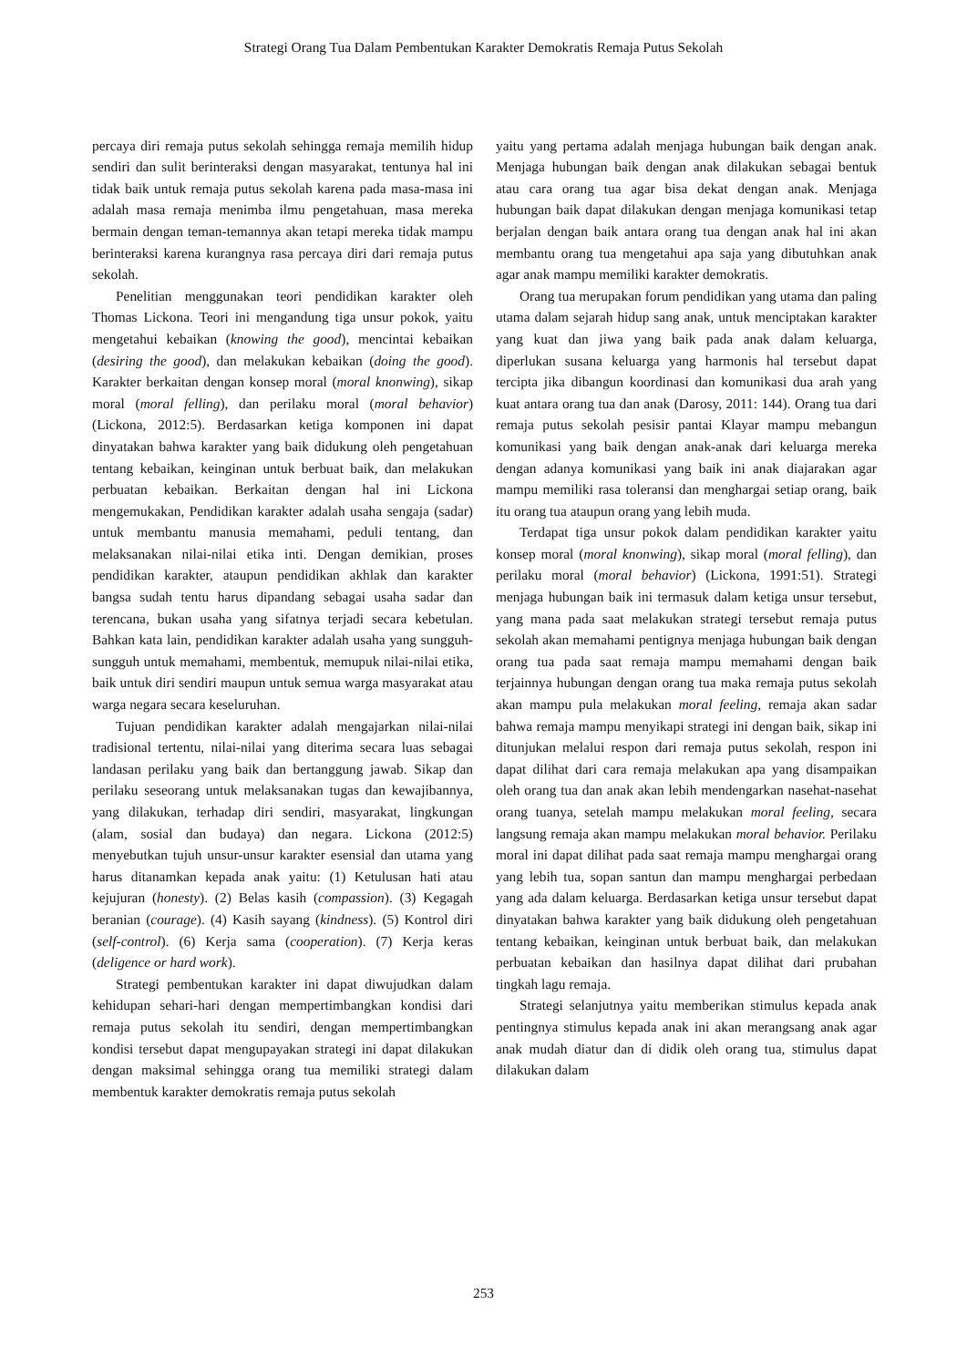Strategi Orang Tua Dalam Pembentukan Karakter Demokratis Remaja Putus Sekolah
percaya diri remaja putus sekolah sehingga remaja memilih hidup sendiri dan sulit berinteraksi dengan masyarakat, tentunya hal ini tidak baik untuk remaja putus sekolah karena pada masa-masa ini adalah masa remaja menimba ilmu pengetahuan, masa mereka bermain dengan teman-temannya akan tetapi mereka tidak mampu berinteraksi karena kurangnya rasa percaya diri dari remaja putus sekolah.
Penelitian menggunakan teori pendidikan karakter oleh Thomas Lickona. Teori ini mengandung tiga unsur pokok, yaitu mengetahui kebaikan (knowing the good), mencintai kebaikan (desiring the good), dan melakukan kebaikan (doing the good). Karakter berkaitan dengan konsep moral (moral knonwing), sikap moral (moral felling), dan perilaku moral (moral behavior) (Lickona, 2012:5). Berdasarkan ketiga komponen ini dapat dinyatakan bahwa karakter yang baik didukung oleh pengetahuan tentang kebaikan, keinginan untuk berbuat baik, dan melakukan perbuatan kebaikan. Berkaitan dengan hal ini Lickona mengemukakan, Pendidikan karakter adalah usaha sengaja (sadar) untuk membantu manusia memahami, peduli tentang, dan melaksanakan nilai-nilai etika inti. Dengan demikian, proses pendidikan karakter, ataupun pendidikan akhlak dan karakter bangsa sudah tentu harus dipandang sebagai usaha sadar dan terencana, bukan usaha yang sifatnya terjadi secara kebetulan. Bahkan kata lain, pendidikan karakter adalah usaha yang sungguh-sungguh untuk memahami, membentuk, memupuk nilai-nilai etika, baik untuk diri sendiri maupun untuk semua warga masyarakat atau warga negara secara keseluruhan.
Tujuan pendidikan karakter adalah mengajarkan nilai-nilai tradisional tertentu, nilai-nilai yang diterima secara luas sebagai landasan perilaku yang baik dan bertanggung jawab. Sikap dan perilaku seseorang untuk melaksanakan tugas dan kewajibannya, yang dilakukan, terhadap diri sendiri, masyarakat, lingkungan (alam, sosial dan budaya) dan negara. Lickona (2012:5) menyebutkan tujuh unsur-unsur karakter esensial dan utama yang harus ditanamkan kepada anak yaitu: (1) Ketulusan hati atau kejujuran (honesty). (2) Belas kasih (compassion). (3) Kegagah beranian (courage). (4) Kasih sayang (kindness). (5) Kontrol diri (self-control). (6) Kerja sama (cooperation). (7) Kerja keras (deligence or hard work).
Strategi pembentukan karakter ini dapat diwujudkan dalam kehidupan sehari-hari dengan mempertimbangkan kondisi dari remaja putus sekolah itu sendiri, dengan mempertimbangkan kondisi tersebut dapat mengupayakan strategi ini dapat dilakukan dengan maksimal sehingga orang tua memiliki strategi dalam membentuk karakter demokratis remaja putus sekolah
yaitu yang pertama adalah menjaga hubungan baik dengan anak. Menjaga hubungan baik dengan anak dilakukan sebagai bentuk atau cara orang tua agar bisa dekat dengan anak. Menjaga hubungan baik dapat dilakukan dengan menjaga komunikasi tetap berjalan dengan baik antara orang tua dengan anak hal ini akan membantu orang tua mengetahui apa saja yang dibutuhkan anak agar anak mampu memiliki karakter demokratis.
Orang tua merupakan forum pendidikan yang utama dan paling utama dalam sejarah hidup sang anak, untuk menciptakan karakter yang kuat dan jiwa yang baik pada anak dalam keluarga, diperlukan susana keluarga yang harmonis hal tersebut dapat tercipta jika dibangun koordinasi dan komunikasi dua arah yang kuat antara orang tua dan anak (Darosy, 2011: 144). Orang tua dari remaja putus sekolah pesisir pantai Klayar mampu mebangun komunikasi yang baik dengan anak-anak dari keluarga mereka dengan adanya komunikasi yang baik ini anak diajarakan agar mampu memiliki rasa toleransi dan menghargai setiap orang, baik itu orang tua ataupun orang yang lebih muda.
Terdapat tiga unsur pokok dalam pendidikan karakter yaitu konsep moral (moral knonwing), sikap moral (moral felling), dan perilaku moral (moral behavior) (Lickona, 1991:51). Strategi menjaga hubungan baik ini termasuk dalam ketiga unsur tersebut, yang mana pada saat melakukan strategi tersebut remaja putus sekolah akan memahami pentignya menjaga hubungan baik dengan orang tua pada saat remaja mampu memahami dengan baik terjainnya hubungan dengan orang tua maka remaja putus sekolah akan mampu pula melakukan moral feeling, remaja akan sadar bahwa remaja mampu menyikapi strategi ini dengan baik, sikap ini ditunjukan melalui respon dari remaja putus sekolah, respon ini dapat dilihat dari cara remaja melakukan apa yang disampaikan oleh orang tua dan anak akan lebih mendengarkan nasehat-nasehat orang tuanya, setelah mampu melakukan moral feeling, secara langsung remaja akan mampu melakukan moral behavior. Perilaku moral ini dapat dilihat pada saat remaja mampu menghargai orang yang lebih tua, sopan santun dan mampu menghargai perbedaan yang ada dalam keluarga. Berdasarkan ketiga unsur tersebut dapat dinyatakan bahwa karakter yang baik didukung oleh pengetahuan tentang kebaikan, keinginan untuk berbuat baik, dan melakukan perbuatan kebaikan dan hasilnya dapat dilihat dari prubahan tingkah lagu remaja.
Strategi selanjutnya yaitu memberikan stimulus kepada anak pentingnya stimulus kepada anak ini akan merangsang anak agar anak mudah diatur dan di didik oleh orang tua, stimulus dapat dilakukan dalam
253